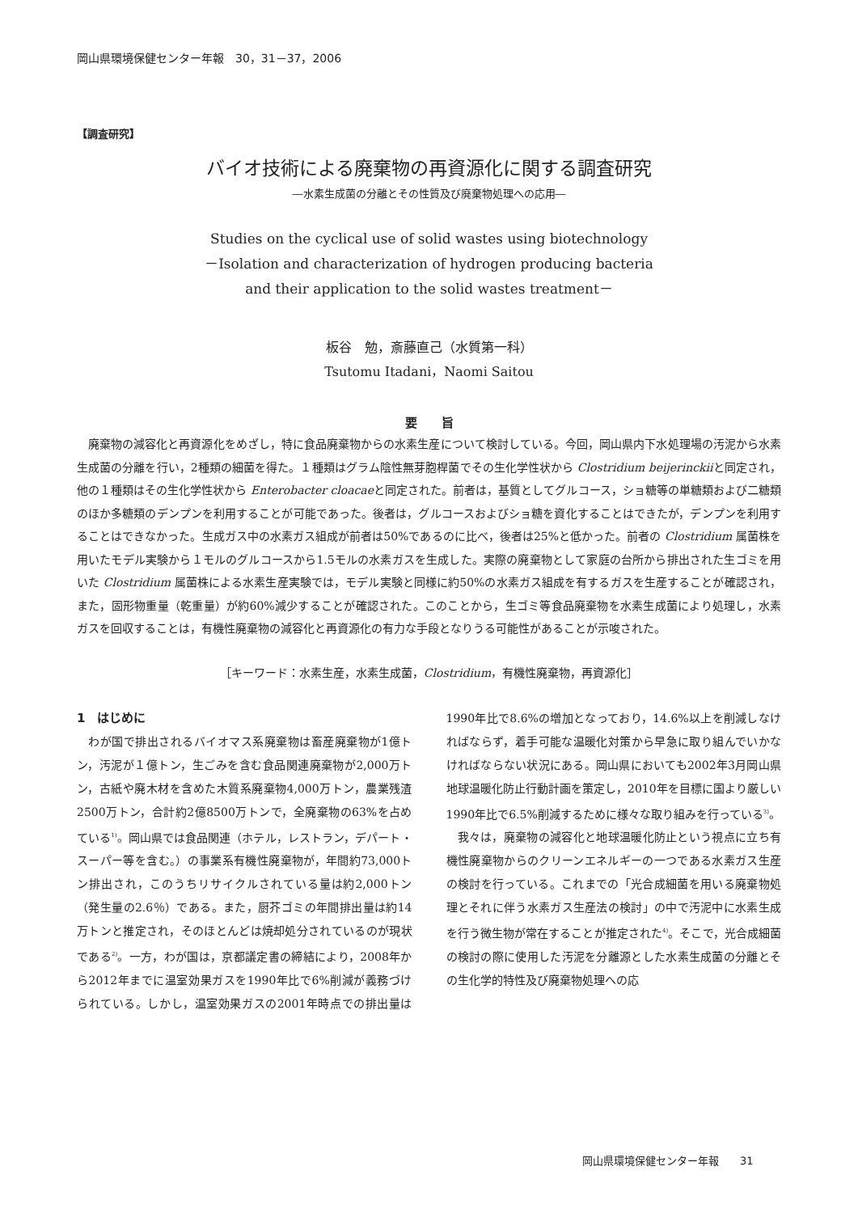岡山県環境保健センター年報　30，31－37，2006
【調査研究】
バイオ技術による廃棄物の再資源化に関する調査研究
―水素生成菌の分離とその性質及び廃棄物処理への応用―
Studies on the cyclical use of solid wastes using biotechnology
－Isolation and characterization of hydrogen producing bacteria
and their application to the solid wastes treatment－
板谷　勉，斎藤直己（水質第一科）
Tsutomu Itadani，Naomi Saitou
要　　旨
廃棄物の減容化と再資源化をめざし，特に食品廃棄物からの水素生産について検討している。今回，岡山県内下水処理場の汚泥から水素生成菌の分離を行い，2種類の細菌を得た。１種類はグラム陰性無芽胞桿菌でその生化学性状から Clostridium beijerinckiiと同定され，他の１種類はその生化学性状から Enterobacter cloacaeと同定された。前者は，基質としてグルコース，ショ糖等の単糖類および二糖類のほか多糖類のデンプンを利用することが可能であった。後者は，グルコースおよびショ糖を資化することはできたが，デンプンを利用することはできなかった。生成ガス中の水素ガス組成が前者は50%であるのに比べ，後者は25%と低かった。前者の Clostridium 属菌株を用いたモデル実験から１モルのグルコースから1.5モルの水素ガスを生成した。実際の廃棄物として家庭の台所から排出された生ゴミを用いた Clostridium 属菌株による水素生産実験では，モデル実験と同様に約50%の水素ガス組成を有するガスを生産することが確認され，また，固形物重量（乾重量）が約60%減少することが確認された。このことから，生ゴミ等食品廃棄物を水素生成菌により処理し，水素ガスを回収することは，有機性廃棄物の減容化と再資源化の有力な手段となりうる可能性があることが示唆された。
［キーワード：水素生産，水素生成菌，Clostridium，有機性廃棄物，再資源化］
1　はじめに
わが国で排出されるバイオマス系廃棄物は畜産廃棄物が1億トン，汚泥が１億トン，生ごみを含む食品関連廃棄物が2,000万トン，古紙や廃木材を含めた木質系廃棄物4,000万トン，農業残渣2500万トン，合計約2億8500万トンで，全廃棄物の63%を占めている<sup>1)</sup>。岡山県では食品関連（ホテル，レストラン，デパート・スーパー等を含む。）の事業系有機性廃棄物が，年間約73,000トン排出され，このうちリサイクルされている量は約2,000トン（発生量の2.6％）である。また，厨芥ゴミの年間排出量は約14万トンと推定され，そのほとんどは焼却処分されているのが現状である<sup>2)</sup>。一方，わが国は，京都議定書の締結により，2008年から2012年までに温室効果ガスを1990年比で6%削減が義務づけられている。しかし，温室効果ガスの2001年時点での排出量は1990年比で8.6%の増加となっており，14.6%以上を削減しなければならず，着手可能な温暖化対策から早急に取り組んでいかなければならない状況にある。岡山県においても2002年3月岡山県地球温暖化防止行動計画を策定し，2010年を目標に国より厳しい1990年比で6.5%削減するために様々な取り組みを行っている<sup>3)</sup>。
我々は，廃棄物の減容化と地球温暖化防止という視点に立ち有機性廃棄物からのクリーンエネルギーの一つである水素ガス生産の検討を行っている。これまでの「光合成細菌を用いる廃棄物処理とそれに伴う水素ガス生産法の検討」の中で汚泥中に水素生成を行う微生物が常在することが推定された<sup>4)</sup>。そこで，光合成細菌の検討の際に使用した汚泥を分離源とした水素生成菌の分離とその生化学的特性及び廃棄物処理への応
岡山県環境保健センター年報　　31